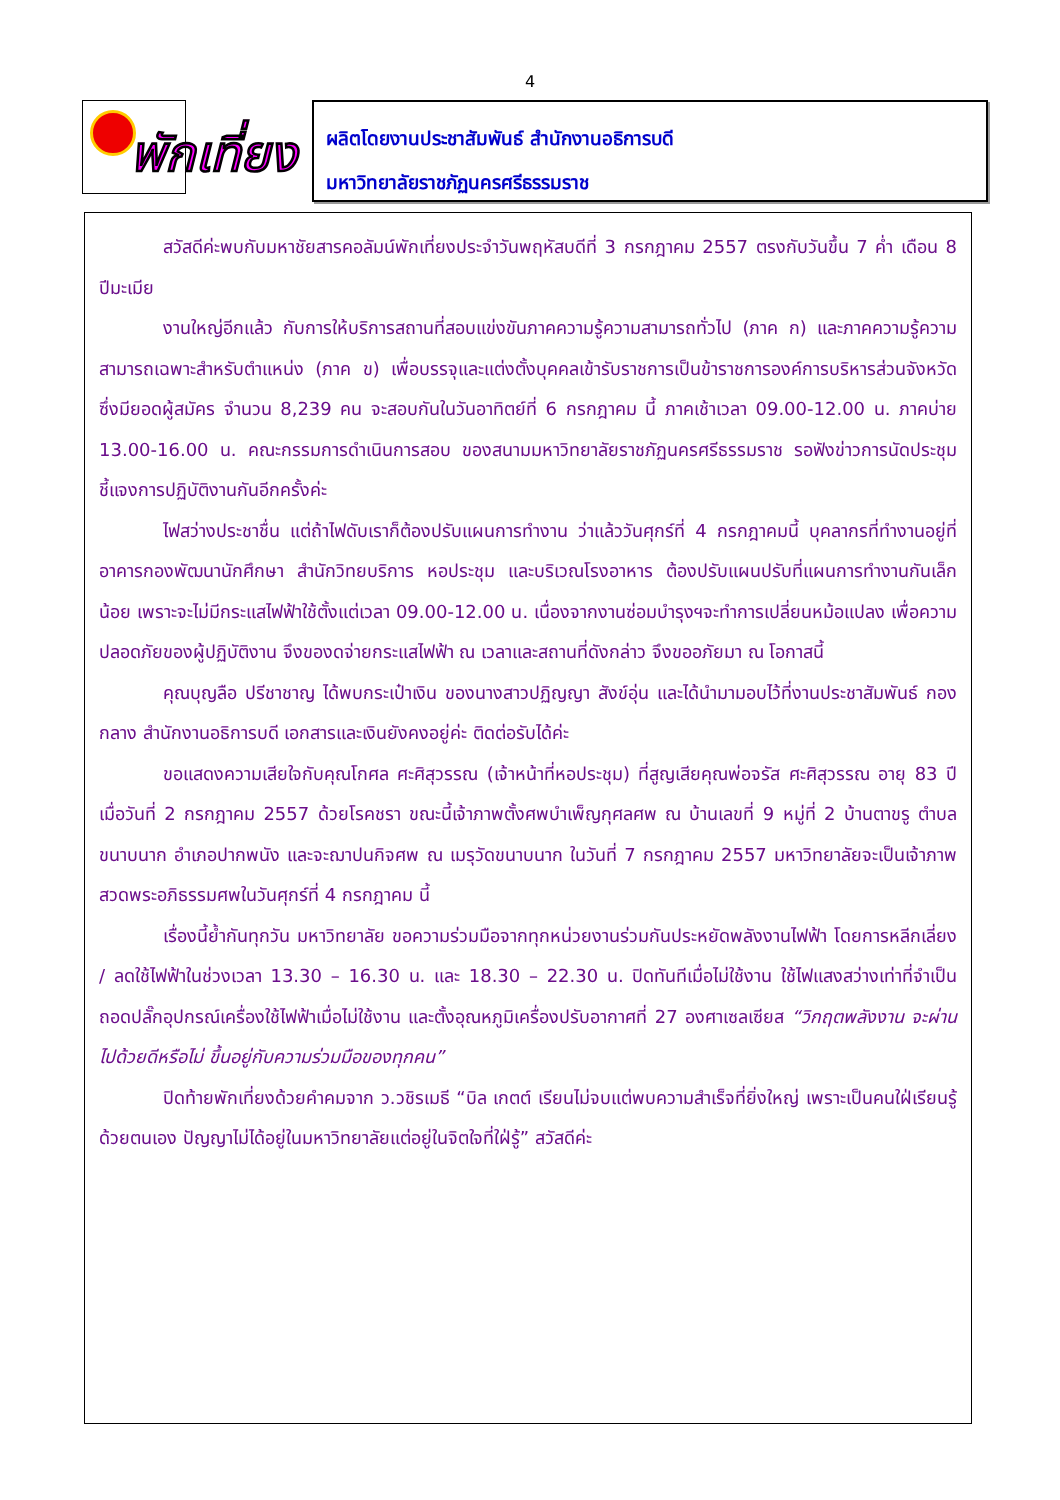4
พักเที่ยง
ผลิตโดยงานประชาสัมพันธ์ สำนักงานอธิการบดี
มหาวิทยาลัยราชภัฏนครศรีธรรมราช
สวัสดีค่ะพบกับมหาชัยสารคอลัมน์พักเที่ยงประจำวันพฤหัสบดีที่ 3 กรกฎาคม 2557 ตรงกับวันขึ้น 7 ค่ำ เดือน 8 ปีมะเมีย
งานใหญ่อีกแล้ว กับการให้บริการสถานที่สอบแข่งขันภาคความรู้ความสามารถทั่วไป (ภาค ก) และภาคความรู้ความสามารถเฉพาะสำหรับตำแหน่ง (ภาค ข) เพื่อบรรจุและแต่งตั้งบุคคลเข้ารับราชการเป็นข้าราชการองค์การบริหารส่วนจังหวัด ซึ่งมียอดผู้สมัคร จำนวน 8,239 คน จะสอบกันในวันอาทิตย์ที่ 6 กรกฎาคม นี้ ภาคเช้าเวลา 09.00-12.00 น. ภาคบ่าย 13.00-16.00 น. คณะกรรมการดำเนินการสอบ ของสนามมหาวิทยาลัยราชภัฏนครศรีธรรมราช รอฟังข่าวการนัดประชุมชี้แจงการปฏิบัติงานกันอีกครั้งค่ะ
ไฟสว่างประชาชื่น แต่ถ้าไฟดับเราก็ต้องปรับแผนการทำงาน ว่าแล้ววันศุกร์ที่ 4 กรกฎาคมนี้ บุคลากรที่ทำงานอยู่ที่อาคารกองพัฒนานักศึกษา สำนักวิทยบริการ หอประชุม และบริเวณโรงอาหาร ต้องปรับแผนปรับที่แผนการทำงานกันเล็กน้อย เพราะจะไม่มีกระแสไฟฟ้าใช้ตั้งแต่เวลา 09.00-12.00 น. เนื่องจากงานซ่อมบำรุงฯจะทำการเปลี่ยนหม้อแปลง เพื่อความปลอดภัยของผู้ปฏิบัติงาน จึงของดจ่ายกระแสไฟฟ้า ณ เวลาและสถานที่ดังกล่าว จึงขออภัยมา ณ โอกาสนี้
คุณบุญลือ ปรีชาชาญ ได้พบกระเป๋าเงิน ของนางสาวปฏิญญา สังข์อุ่น และได้นำมามอบไว้ที่งานประชาสัมพันธ์ กองกลาง สำนักงานอธิการบดี เอกสารและเงินยังคงอยู่ค่ะ ติดต่อรับได้ค่ะ
ขอแสดงความเสียใจกับคุณโกศล ศะศิสุวรรณ (เจ้าหน้าที่หอประชุม) ที่สูญเสียคุณพ่อจรัส ศะศิสุวรรณ อายุ 83 ปี เมื่อวันที่ 2 กรกฎาคม 2557 ด้วยโรคชรา ขณะนี้เจ้าภาพตั้งศพบำเพ็ญกุศลศพ ณ บ้านเลขที่ 9 หมู่ที่ 2 บ้านตาขรู ตำบลขนาบนาก อำเภอปากพนัง และจะฌาปนกิจศพ ณ เมรุวัดขนาบนาก ในวันที่ 7 กรกฎาคม 2557 มหาวิทยาลัยจะเป็นเจ้าภาพสวดพระอภิธรรมศพในวันศุกร์ที่ 4 กรกฎาคม นี้
เรื่องนี้ย้ำกันทุกวัน มหาวิทยาลัย ขอความร่วมมือจากทุกหน่วยงานร่วมกันประหยัดพลังงานไฟฟ้า โดยการหลีกเลี่ยง / ลดใช้ไฟฟ้าในช่วงเวลา 13.30 – 16.30 น. และ 18.30 – 22.30 น. ปิดทันทีเมื่อไม่ใช้งาน ใช้ไฟแสงสว่างเท่าที่จำเป็น ถอดปลั๊กอุปกรณ์เครื่องใช้ไฟฟ้าเมื่อไม่ใช้งาน และตั้งอุณหภูมิเครื่องปรับอากาศที่ 27 องศาเซลเซียส “วิกฤตพลังงาน จะผ่านไปด้วยดีหรือไม่ ขึ้นอยู่กับความร่วมมือของทุกคน”
ปิดท้ายพักเที่ยงด้วยคำคมจาก ว.วชิรเมธี “บิล เกตต์ เรียนไม่จบแต่พบความสำเร็จที่ยิ่งใหญ่ เพราะเป็นคนใฝ่เรียนรู้ด้วยตนเอง ปัญญาไม่ได้อยู่ในมหาวิทยาลัยแต่อยู่ในจิตใจที่ใฝ่รู้” สวัสดีค่ะ